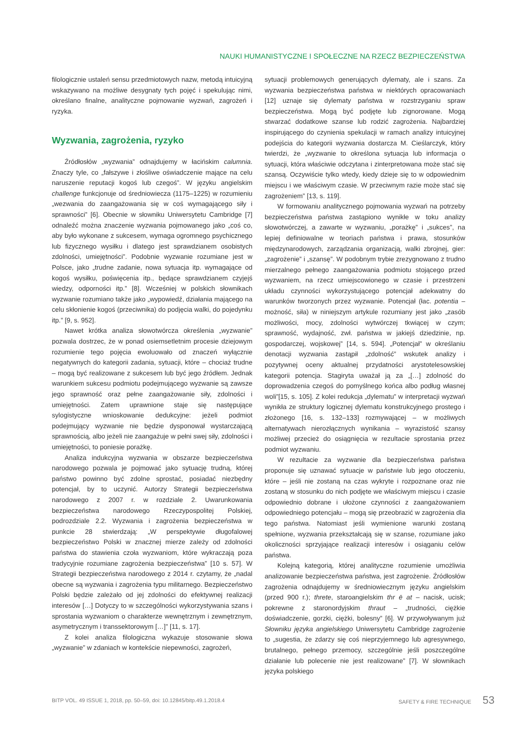NAUKI HUMANISTYCZNE I SPOŁECZNE NA RZECZ BEZPIECZEŃSTWA
filologicznie ustaleń sensu przedmiotowych nazw, metodą intuicyjną wskazywano na możliwe desygnaty tych pojęć i spekulując nimi, określano finalne, analityczne pojmowanie wyzwań, zagrożeń i ryzyka.
Wyzwania, zagrożenia, ryzyko
Źródłosłów „wyzwania” odnajdujemy w łacińskim calumnia. Znaczy tyle, co „fałszywe i złośliwe oświadczenie mające na celu naruszenie reputacji kogoś lub czegoś”. W języku angielskim challenge funkcjonuje od średniowiecza (1175–1225) w rozumieniu „wezwania do zaangażowania się w coś wymagającego siły i sprawności” [6]. Obecnie w słowniku Uniwersytetu Cambridge [7] odnaleźć można znaczenie wyzwania pojmowanego jako „coś co, aby było wykonane z sukcesem, wymaga ogromnego psychicznego lub fizycznego wysiłku i dlatego jest sprawdzianem osobistych zdolności, umiejętności”. Podobnie wyzwanie rozumiane jest w Polsce, jako „trudne zadanie, nowa sytuacja itp. wymagające od kogoś wysiłku, poświęcenia itp., będące sprawdzianem czyjejś wiedzy, odporności itp.” [8]. Wcześniej w polskich słownikach wyzwanie rozumiano także jako „wypowiedź, działania mającego na celu skłonienie kogoś (przeciwnika) do podjęcia walki, do pojedynku itp.” [9, s. 952].
Nawet krótka analiza słowotwórcza określenia „wyzwanie” pozwala dostrzec, że w ponad osiemsetletnim procesie dziejowym rozumienie tego pojęcia ewoluowało od znaczeń wyłącznie negatywnych do kategorii zadania, sytuacji, które – chociaż trudne – mogą być realizowane z sukcesem lub być jego źródłem. Jednak warunkiem sukcesu podmiotu podejmującego wyzwanie są zawsze jego sprawność oraz pełne zaangażowanie siły, zdolności i umiejętności. Zatem uprawnione staje się następujące sylogistyczne wnioskowanie dedukcyjne: jeżeli podmiot podejmujący wyzwanie nie będzie dysponował wystarczającą sprawnością, albo jeżeli nie zaangażuje w pełni swej siły, zdolności i umiejętności, to poniesie porażkę.
Analiza indukcyjna wyzwania w obszarze bezpieczeństwa narodowego pozwala je pojmować jako sytuację trudną, której państwo powinno być zdolne sprostać, posiadać niezbędny potencjał, by to uczynić. Autorzy Strategii bezpieczeństwa narodowego z 2007 r. w rozdziale 2. Uwarunkowania bezpieczeństwa narodowego Rzeczypospolitej Polskiej, podrozdziale 2.2. Wyzwania i zagrożenia bezpieczeństwa w punkcie 28 stwierdzają: „W perspektywie długofalowej bezpieczeństwo Polski w znacznej mierze zależy od zdolności państwa do stawienia czoła wyzwaniom, które wykraczają poza tradycyjnie rozumiane zagrożenia bezpieczeństwa” [10 s. 57]. W Strategii bezpieczeństwa narodowego z 2014 r. czytamy, że „nadal obecne są wyzwania i zagrożenia typu militarnego. Bezpieczeństwo Polski będzie zależało od jej zdolności do efektywnej realizacji interesów […] Dotyczy to w szczególności wykorzystywania szans i sprostania wyzwaniom o charakterze wewnętrznym i zewnętrznym, asymetrycznym i transsektorowym […]” [11, s. 17].
Z kolei analiza filologiczna wykazuje stosowanie słowa „wyzwanie” w zdaniach w kontekście niepewności, zagrożeń,
sytuacji problemowych generujących dylematy, ale i szans. Za wyzwania bezpieczeństwa państwa w niektórych opracowaniach [12] uznaje się dylematy państwa w rozstrzyganiu spraw bezpieczeństwa. Mogą być podjęte lub zignorowane. Mogą stwarzać dodatkowe szanse lub rodzić zagrożenia. Najbardziej inspirującego do czynienia spekulacji w ramach analizy intuicyjnej podejścia do kategorii wyzwania dostarcza M. Cieślarczyk, który twierdzi, że „wyzwanie to określona sytuacja lub informacja o sytuacji, która właściwie odczytana i zinterpretowana może stać się szansą. Oczywiście tylko wtedy, kiedy dzieje się to w odpowiednim miejscu i we właściwym czasie. W przeciwnym razie może stać się zagrożeniem” [13, s. 119].
W formowaniu analitycznego pojmowania wyzwań na potrzeby bezpieczeństwa państwa zastąpiono wynikłe w toku analizy słowotwórczej, a zawarte w wyzwaniu, „porażkę” i „sukces”, na lepiej definiowalne w teoriach państwa i prawa, stosunków międzynarodowych, zarządzania organizacją, walki zbrojnej, gier: „zagrożenie” i „szansę”. W podobnym trybie zrezygnowano z trudno mierzalnego pełnego zaangażowania podmiotu stojącego przed wyzwaniem, na rzecz umiejscowionego w czasie i przestrzeni układu czynności wykorzystującego potencjał adekwatny do warunków tworzonych przez wyzwanie. Potencjał (łac. potentia – możność, siła) w niniejszym artykule rozumiany jest jako „zasób możliwości, mocy, zdolności wytwórczej tkwiącej w czym; sprawność, wydajność, zwł. państwa w jakiejś dziedzinie, np. gospodarczej, wojskowej” [14, s. 594]. „Potencjał” w określaniu denotacji wyzwania zastąpił „zdolność” wskutek analizy i pozytywnej oceny aktualnej przydatności arystotelesowskiej kategorii potencja. Stagiryta uważał ją za „[…] zdolność do doprowadzenia czegoś do pomyślnego końca albo podług własnej woli”[15, s. 105]. Z kolei redukcja „dylematu” w interpretacji wyzwań wynikła ze struktury logicznej dylematu konstrukcyjnego prostego i złożonego [16, s. 132–133] rozmywającej – w możliwych alternatywach nierozłącznych wynikania – wyrazistość szansy możliwej przecież do osiągnięcia w rezultacie sprostania przez podmiot wyzwaniu.
W rezultacie za wyzwanie dla bezpieczeństwa państwa proponuje się uznawać sytuacje w państwie lub jego otoczeniu, które – jeśli nie zostaną na czas wykryte i rozpoznane oraz nie zostaną w stosunku do nich podjęte we właściwym miejscu i czasie odpowiednio dobrane i ułożone czynności z zaangażowaniem odpowiedniego potencjału – mogą się przeobrazić w zagrożenia dla tego państwa. Natomiast jeśli wymienione warunki zostaną spełnione, wyzwania przekształcają się w szanse, rozumiane jako okoliczności sprzyjające realizacji interesów i osiąganiu celów państwa.
Kolejną kategorią, której analityczne rozumienie umożliwia analizowanie bezpieczeństwa państwa, jest zagrożenie. Źródłosłów zagrożenia odnajdujemy w średniowiecznym języku angielskim (przed 900 r.); threte, staroangielskim thr ē at – nacisk, ucisk; pokrewne z staronordyjskim thraut – „trudności, ciężkie doświadczenie, gorzki, ciężki, bolesny” [6]. W przywoływanym już Słowniku języka angielskiego Uniwersytetu Cambridge zagrożenie to „sugestia, że zdarzy się coś nieprzyjemnego lub agresywnego, brutalnego, pełnego przemocy, szczególnie jeśli poszczególne działanie lub polecenie nie jest realizowane” [7]. W słownikach języka polskiego
BITP VOL. 49 ISSUE 1, 2018, pp. 50–59, doi: 10.12845/bitp.49.1.2018.4 SAFETY & FIRE TECHNIQUE 53